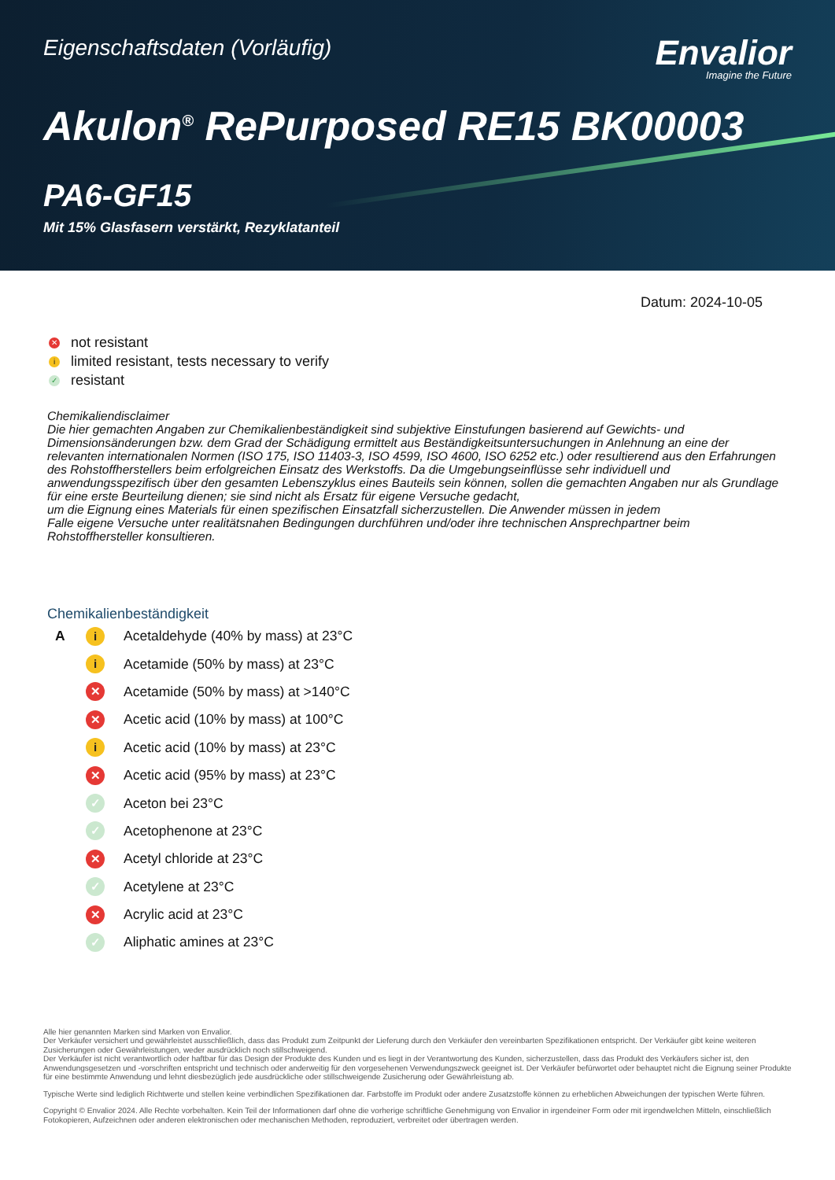Eigenschaftsdaten (Vorläufig)
Envalior
Imagine the Future
Akulon<sup>®</sup> RePurposed RE15 BK00003
PA6-GF15
Mit 15% Glasfasern verstärkt, Rezyklatanteil
Datum: 2024-10-05
✕ not resistant
ilimited resistant, tests necessary to verify
✓ resistant
Chemikaliendisclaimer
Die hier gemachten Angaben zur Chemikalienbeständigkeit sind subjektive Einstufungen basierend auf Gewichts- und Dimensionsänderungen bzw. dem Grad der Schädigung ermittelt aus Beständigkeitsuntersuchungen in Anlehnung an eine der relevanten internationalen Normen (ISO 175, ISO 11403-3, ISO 4599, ISO 4600, ISO 6252 etc.) oder resultierend aus den Erfahrungen des Rohstoffherstellers beim erfolgreichen Einsatz des Werkstoffs. Da die Umgebungseinflüsse sehr individuell und anwendungsspezifisch über den gesamten Lebenszyklus eines Bauteils sein können, sollen die gemachten Angaben nur als Grundlage für eine erste Beurteilung dienen; sie sind nicht als Ersatz für eigene Versuche gedacht,
um die Eignung eines Materials für einen spezifischen Einsatzfall sicherzustellen. Die Anwender müssen in jedem
Falle eigene Versuche unter realitätsnahen Bedingungen durchführen und/oder ihre technischen Ansprechpartner beim Rohstoffhersteller konsultieren.
Chemikalienbeständigkeit
| A | i | Acetaldehyde (40% by mass) at 23°C |
| | i | Acetamide (50% by mass) at 23°C |
| | ✕ | Acetamide (50% by mass) at >140°C |
| | ✕ | Acetic acid (10% by mass) at 100°C |
| | i | Acetic acid (10% by mass) at 23°C |
| | ✕ | Acetic acid (95% by mass) at 23°C |
| | ✓ | Aceton bei 23°C |
| | ✓ | Acetophenone at 23°C |
| | ✕ | Acetyl chloride at 23°C |
| | ✓ | Acetylene at 23°C |
| | ✕ | Acrylic acid at 23°C |
| | ✓ | Aliphatic amines at 23°C |
Alle hier genannten Marken sind Marken von Envalior.
Der Verkäufer versichert und gewährleistet ausschließlich, dass das Produkt zum Zeitpunkt der Lieferung durch den Verkäufer den vereinbarten Spezifikationen entspricht. Der Verkäufer gibt keine weiteren Zusicherungen oder Gewährleistungen, weder ausdrücklich noch stillschweigend.
Der Verkäufer ist nicht verantwortlich oder haftbar für das Design der Produkte des Kunden und es liegt in der Verantwortung des Kunden, sicherzustellen, dass das Produkt des Verkäufers sicher ist, den Anwendungsgesetzen und -vorschriften entspricht und technisch oder anderweitig für den vorgesehenen Verwendungszweck geeignet ist. Der Verkäufer befürwortet oder behauptet nicht die Eignung seiner Produkte für eine bestimmte Anwendung und lehnt diesbezüglich jede ausdrückliche oder stillschweigende Zusicherung oder Gewährleistung ab.
Typische Werte sind lediglich Richtwerte und stellen keine verbindlichen Spezifikationen dar. Farbstoffe im Produkt oder andere Zusatzstoffe können zu erheblichen Abweichungen der typischen Werte führen.
Copyright © Envalior 2024. Alle Rechte vorbehalten. Kein Teil der Informationen darf ohne die vorherige schriftliche Genehmigung von Envalior in irgendeiner Form oder mit irgendwelchen Mitteln, einschließlich Fotokopieren, Aufzeichnen oder anderen elektronischen oder mechanischen Methoden, reproduziert, verbreitet oder übertragen werden.